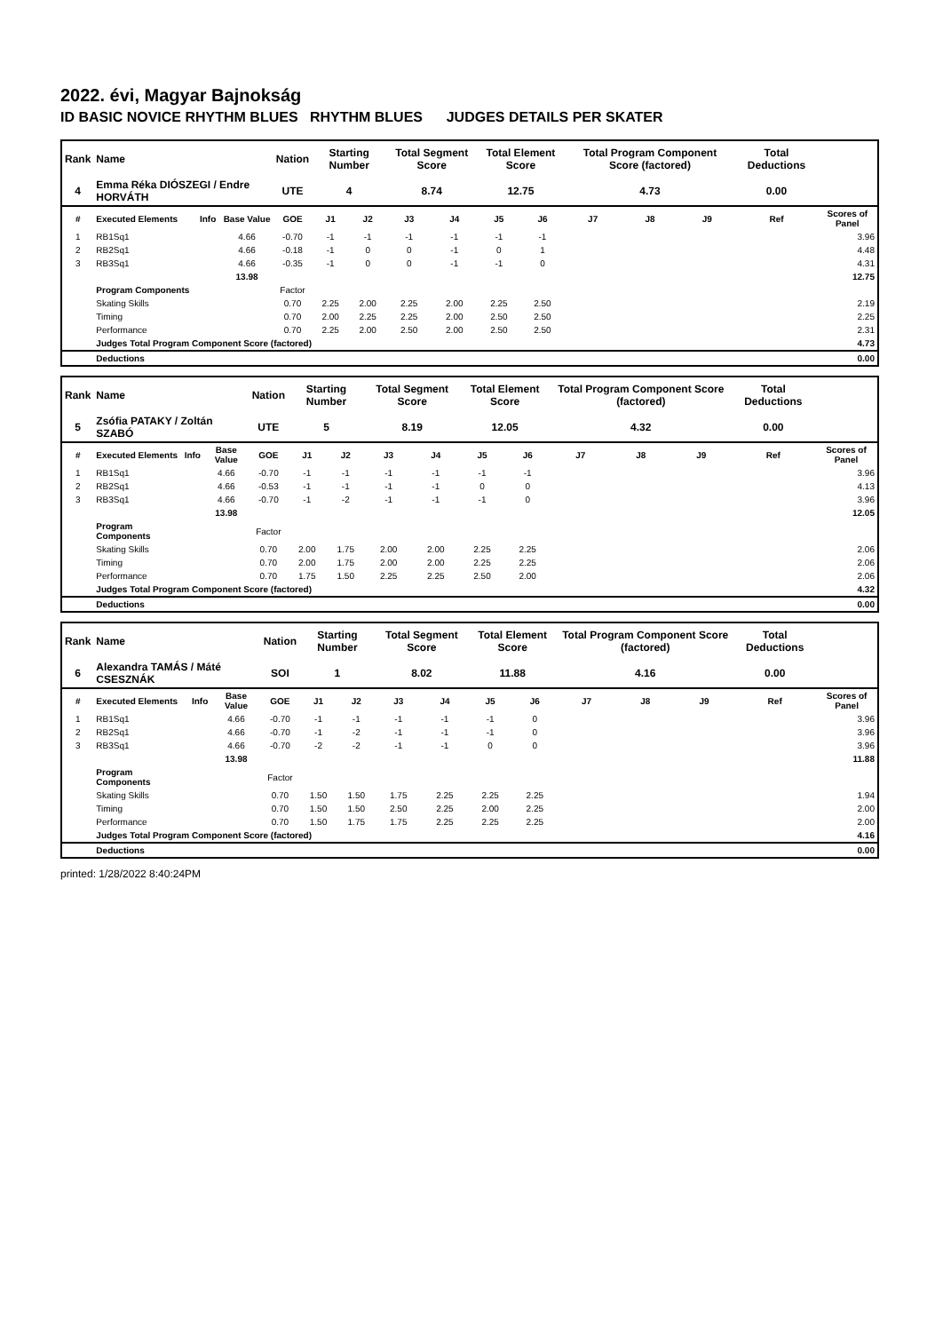2022. évi, Magyar Bajnokság
ID BASIC NOVICE RHYTHM BLUES RHYTHM BLUES JUDGES DETAILS PER SKATER
| Rank | Name | | | Nation | Starting Number | | Total Segment Score | | Total Element Score | | Total Program Component Score (factored) | | | Total Deductions | |
| --- | --- | --- | --- | --- | --- | --- | --- | --- | --- | --- | --- | --- | --- | --- | --- |
| 4 | Emma Réka DIÓSZEGI / Endre HORVÁTH | | | UTE | 4 | | 8.74 | | 12.75 | | 4.73 | | | 0.00 | |
| # | Executed Elements | Info | Base Value | GOE | J1 | J2 | J3 | J4 | J5 | J6 | J7 | J8 | J9 | Ref | Scores of Panel |
| 1 | RB1Sq1 | | 4.66 | -0.70 | -1 | -1 | -1 | -1 | -1 | -1 | | | | | 3.96 |
| 2 | RB2Sq1 | | 4.66 | -0.18 | -1 | 0 | 0 | -1 | 0 | 1 | | | | | 4.48 |
| 3 | RB3Sq1 | | 4.66 | -0.35 | -1 | 0 | 0 | -1 | -1 | 0 | | | | | 4.31 |
| | | | 13.98 | | | | | | | | | | | | 12.75 |
| | Program Components | | | Factor | | | | | | | | | | | |
| | Skating Skills | | | 0.70 | 2.25 | 2.00 | 2.25 | 2.00 | 2.25 | 2.50 | | | | | 2.19 |
| | Timing | | | 0.70 | 2.00 | 2.25 | 2.25 | 2.00 | 2.50 | 2.50 | | | | | 2.25 |
| | Performance | | | 0.70 | 2.25 | 2.00 | 2.50 | 2.00 | 2.50 | 2.50 | | | | | 2.31 |
| | Judges Total Program Component Score (factored) | | | | | | | | | | | | | | 4.73 |
| | Deductions | | | | | | | | | | | | | | 0.00 |
| Rank | Name | | | Nation | Starting Number | | Total Segment Score | | Total Element Score | | Total Program Component Score (factored) | | | Total Deductions | |
| --- | --- | --- | --- | --- | --- | --- | --- | --- | --- | --- | --- | --- | --- | --- | --- |
| 5 | Zsófia PATAKY / Zoltán SZABÓ | | | UTE | 5 | | 8.19 | | 12.05 | | 4.32 | | | 0.00 | |
| # | Executed Elements | Info | Base Value | GOE | J1 | J2 | J3 | J4 | J5 | J6 | J7 | J8 | J9 | Ref | Scores of Panel |
| 1 | RB1Sq1 | | 4.66 | -0.70 | -1 | -1 | -1 | -1 | -1 | -1 | | | | | 3.96 |
| 2 | RB2Sq1 | | 4.66 | -0.53 | -1 | -1 | -1 | -1 | 0 | 0 | | | | | 4.13 |
| 3 | RB3Sq1 | | 4.66 | -0.70 | -1 | -2 | -1 | -1 | -1 | 0 | | | | | 3.96 |
| | | | 13.98 | | | | | | | | | | | | 12.05 |
| | Program Components | | | Factor | | | | | | | | | | | |
| | Skating Skills | | | 0.70 | 2.00 | 1.75 | 2.00 | 2.00 | 2.25 | 2.25 | | | | | 2.06 |
| | Timing | | | 0.70 | 2.00 | 1.75 | 2.00 | 2.00 | 2.25 | 2.25 | | | | | 2.06 |
| | Performance | | | 0.70 | 1.75 | 1.50 | 2.25 | 2.25 | 2.50 | 2.00 | | | | | 2.06 |
| | Judges Total Program Component Score (factored) | | | | | | | | | | | | | | 4.32 |
| | Deductions | | | | | | | | | | | | | | 0.00 |
| Rank | Name | | | Nation | Starting Number | | Total Segment Score | | Total Element Score | | Total Program Component Score (factored) | | | Total Deductions | |
| --- | --- | --- | --- | --- | --- | --- | --- | --- | --- | --- | --- | --- | --- | --- | --- |
| 6 | Alexandra TAMÁS / Máté CSESZNÁK | | | SOI | 1 | | 8.02 | | 11.88 | | 4.16 | | | 0.00 | |
| # | Executed Elements | Info | Base Value | GOE | J1 | J2 | J3 | J4 | J5 | J6 | J7 | J8 | J9 | Ref | Scores of Panel |
| 1 | RB1Sq1 | | 4.66 | -0.70 | -1 | -1 | -1 | -1 | -1 | 0 | | | | | 3.96 |
| 2 | RB2Sq1 | | 4.66 | -0.70 | -1 | -2 | -1 | -1 | -1 | 0 | | | | | 3.96 |
| 3 | RB3Sq1 | | 4.66 | -0.70 | -2 | -2 | -1 | -1 | 0 | 0 | | | | | 3.96 |
| | | | 13.98 | | | | | | | | | | | | 11.88 |
| | Program Components | | | Factor | | | | | | | | | | | |
| | Skating Skills | | | 0.70 | 1.50 | 1.50 | 1.75 | 2.25 | 2.25 | 2.25 | | | | | 1.94 |
| | Timing | | | 0.70 | 1.50 | 1.50 | 2.50 | 2.25 | 2.00 | 2.25 | | | | | 2.00 |
| | Performance | | | 0.70 | 1.50 | 1.75 | 1.75 | 2.25 | 2.25 | 2.25 | | | | | 2.00 |
| | Judges Total Program Component Score (factored) | | | | | | | | | | | | | | 4.16 |
| | Deductions | | | | | | | | | | | | | | 0.00 |
printed: 1/28/2022 8:40:24PM